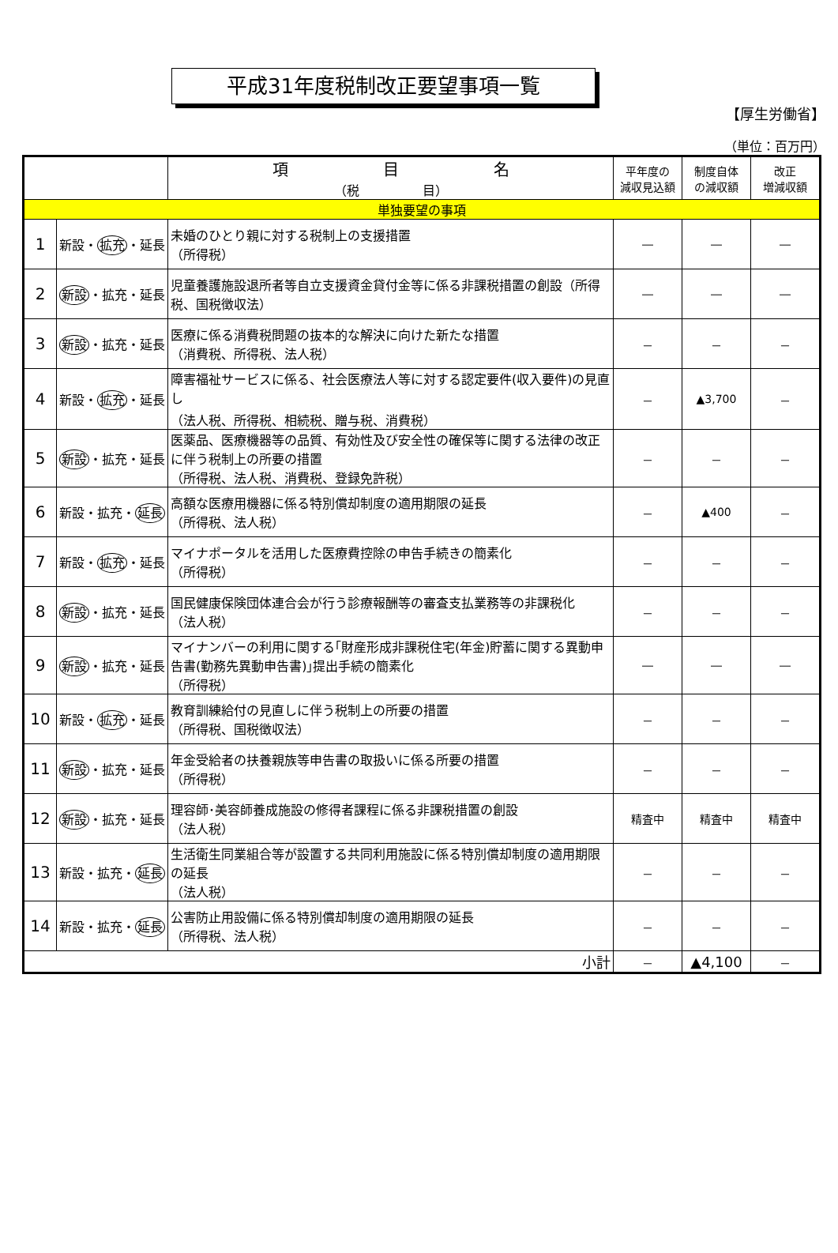平成31年度税制改正要望事項一覧
【厚生労働省】
（単位：百万円）
| | | 項 目 名 （税 目） | 平年度の 減収見込額 | 制度自体 の減収額 | 改正 増減収額 |
| --- | --- | --- | --- | --- | --- |
| 単独要望の事項 | | | | | |
| 1 | 新設・ 拡充 ・延長 | 未婚のひとり親に対する税制上の支援措置 （所得税） | ― | ― | ― |
| 2 | 新設 ・拡充・延長 | 児童養護施設退所者等自立支援資金貸付金等に係る非課税措置の創設（所得税、国税徴収法） | ― | ― | ― |
| 3 | 新設 ・拡充・延長 | 医療に係る消費税問題の抜本的な解決に向けた新たな措置 （消費税、所得税、法人税） | － | － | － |
| 4 | 新設・ 拡充 ・延長 | 障害福祉サービスに係る、社会医療法人等に対する認定要件(収入要件)の見直し （法人税、所得税、相続税、贈与税、消費税） | － | ▲3,700 | － |
| 5 | 新設 ・拡充・延長 | 医薬品、医療機器等の品質、有効性及び安全性の確保等に関する法律の改正に伴う税制上の所要の措置 （所得税、法人税、消費税、登録免許税） | － | － | － |
| 6 | 新設・拡充・ 延長 | 高額な医療用機器に係る特別償却制度の適用期限の延長 （所得税、法人税） | － | ▲400 | － |
| 7 | 新設・ 拡充 ・延長 | マイナポータルを活用した医療費控除の申告手続きの簡素化 （所得税） | － | － | － |
| 8 | 新設 ・拡充・延長 | 国民健康保険団体連合会が行う診療報酬等の審査支払業務等の非課税化 （法人税） | － | － | － |
| 9 | 新設 ・拡充・延長 | マイナンバーの利用に関する｢財産形成非課税住宅(年金)貯蓄に関する異動申告書(勤務先異動申告書)｣提出手続の簡素化 （所得税） | ― | ― | ― |
| 10 | 新設・ 拡充 ・延長 | 教育訓練給付の見直しに伴う税制上の所要の措置 （所得税、国税徴収法） | － | － | － |
| 11 | 新設 ・拡充・延長 | 年金受給者の扶養親族等申告書の取扱いに係る所要の措置 （所得税） | － | － | － |
| 12 | 新設 ・拡充・延長 | 理容師･美容師養成施設の修得者課程に係る非課税措置の創設 （法人税） | 精査中 | 精査中 | 精査中 |
| 13 | 新設・拡充・ 延長 | 生活衛生同業組合等が設置する共同利用施設に係る特別償却制度の適用期限の延長 （法人税） | － | － | － |
| 14 | 新設・拡充・ 延長 | 公害防止用設備に係る特別償却制度の適用期限の延長 （所得税、法人税） | － | － | － |
| 小計 | | | － | ▲4,100 | － |